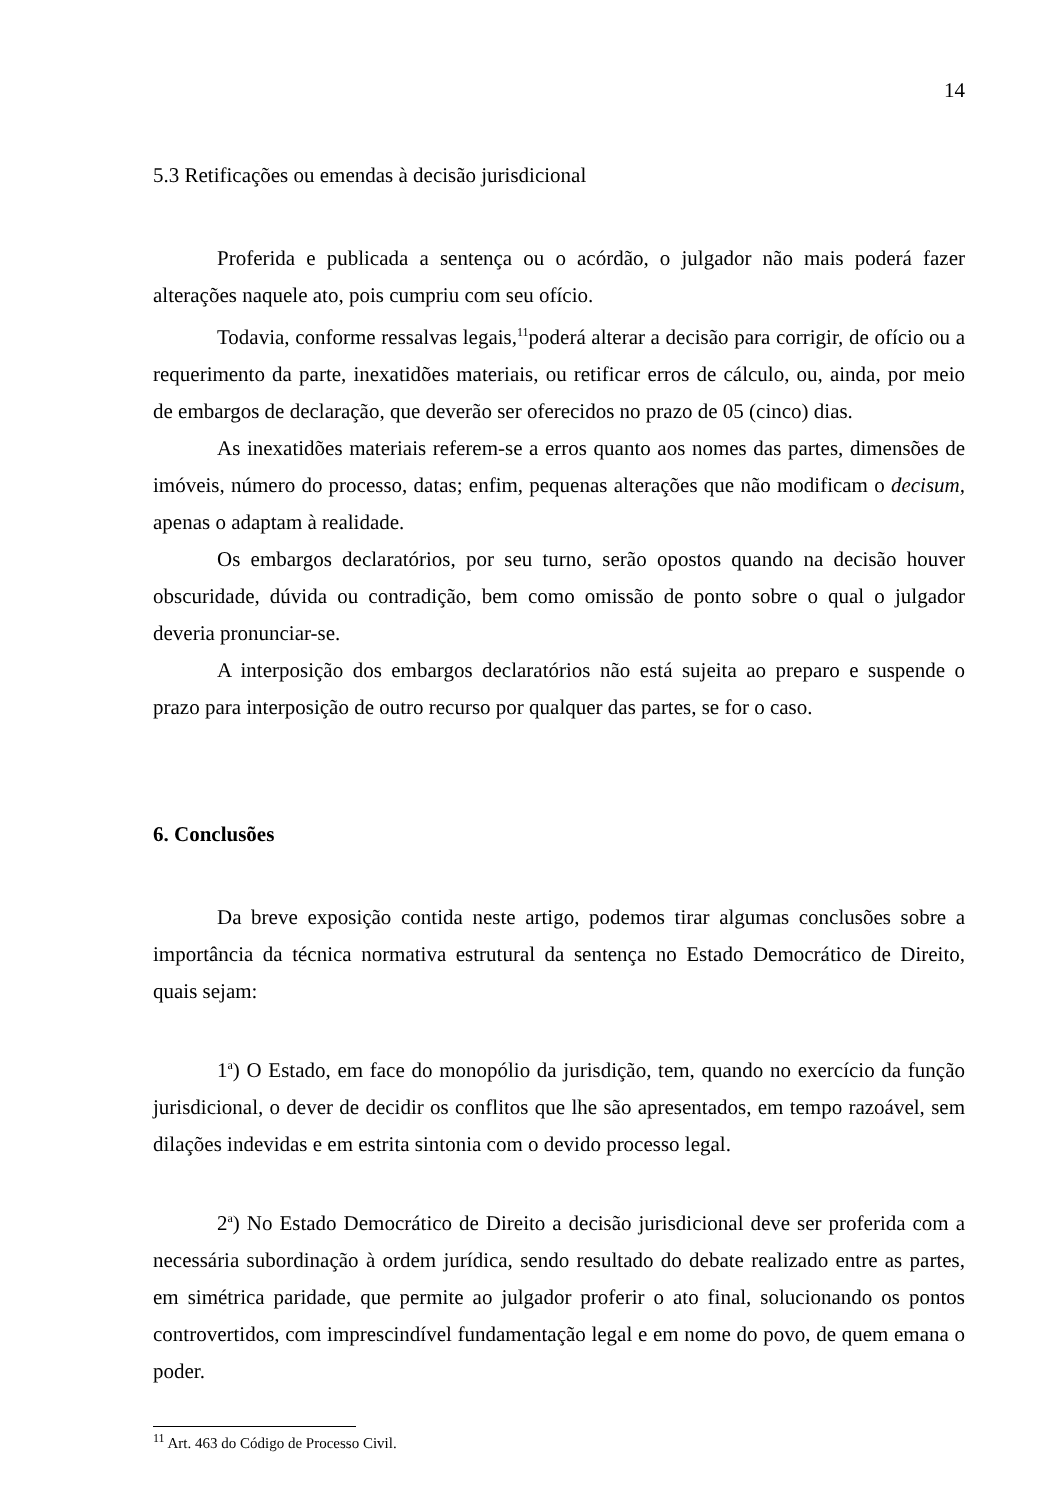14
5.3 Retificações ou emendas à decisão jurisdicional
Proferida e publicada a sentença ou o acórdão, o julgador não mais poderá fazer alterações naquele ato, pois cumpriu com seu ofício.
Todavia, conforme ressalvas legais,<sup>11</sup>poderá alterar a decisão para corrigir, de ofício ou a requerimento da parte, inexatidões materiais, ou retificar erros de cálculo, ou, ainda, por meio de embargos de declaração, que deverão ser oferecidos no prazo de 05 (cinco) dias.
As inexatidões materiais referem-se a erros quanto aos nomes das partes, dimensões de imóveis, número do processo, datas; enfim, pequenas alterações que não modificam o decisum, apenas o adaptam à realidade.
Os embargos declaratórios, por seu turno, serão opostos quando na decisão houver obscuridade, dúvida ou contradição, bem como omissão de ponto sobre o qual o julgador deveria pronunciar-se.
A interposição dos embargos declaratórios não está sujeita ao preparo e suspende o prazo para interposição de outro recurso por qualquer das partes, se for o caso.
6. Conclusões
Da breve exposição contida neste artigo, podemos tirar algumas conclusões sobre a importância da técnica normativa estrutural da sentença no Estado Democrático de Direito, quais sejam:
1<sup>a</sup>) O Estado, em face do monopólio da jurisdição, tem, quando no exercício da função jurisdicional, o dever de decidir os conflitos que lhe são apresentados, em tempo razoável, sem dilações indevidas e em estrita sintonia com o devido processo legal.
2<sup>a</sup>) No Estado Democrático de Direito a decisão jurisdicional deve ser proferida com a necessária subordinação à ordem jurídica, sendo resultado do debate realizado entre as partes, em simétrica paridade, que permite ao julgador proferir o ato final, solucionando os pontos controvertidos, com imprescindível fundamentação legal e em nome do povo, de quem emana o poder.
<sup>11</sup> Art. 463 do Código de Processo Civil.